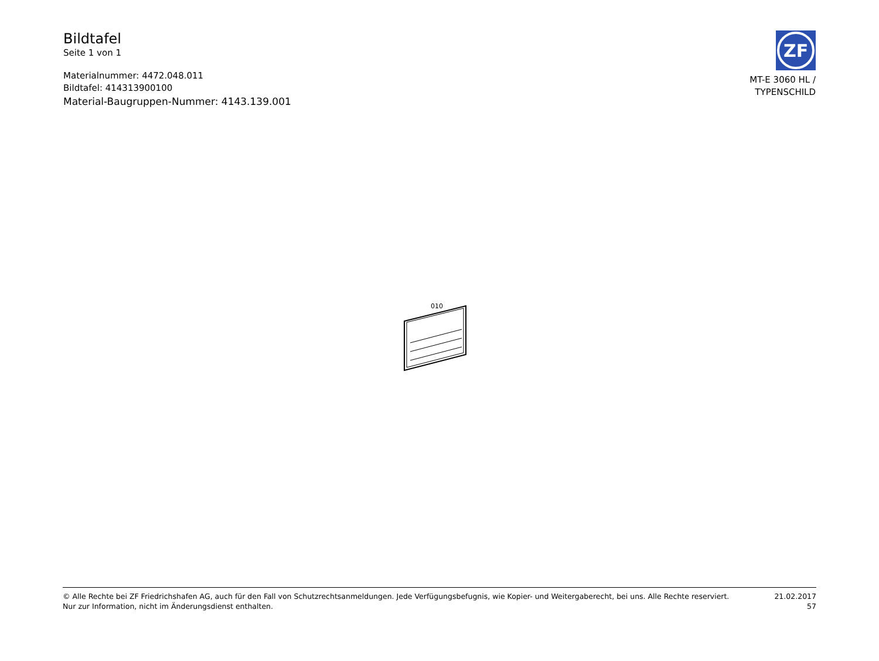Bildtafel
Seite 1 von 1
Materialnummer: 4472.048.011
Bildtafel: 414313900100
Material-Baugruppen-Nummer: 4143.139.001
ZF
MT-E 3060 HL /
TYPENSCHILD
010
© Alle Rechte bei ZF Friedrichshafen AG, auch für den Fall von Schutzrechtsanmeldungen. Jede Verfügungsbefugnis, wie Kopier- und Weitergaberecht, bei uns. Alle Rechte reserviert.
Nur zur Information, nicht im Änderungsdienst enthalten.
21.02.2017
57